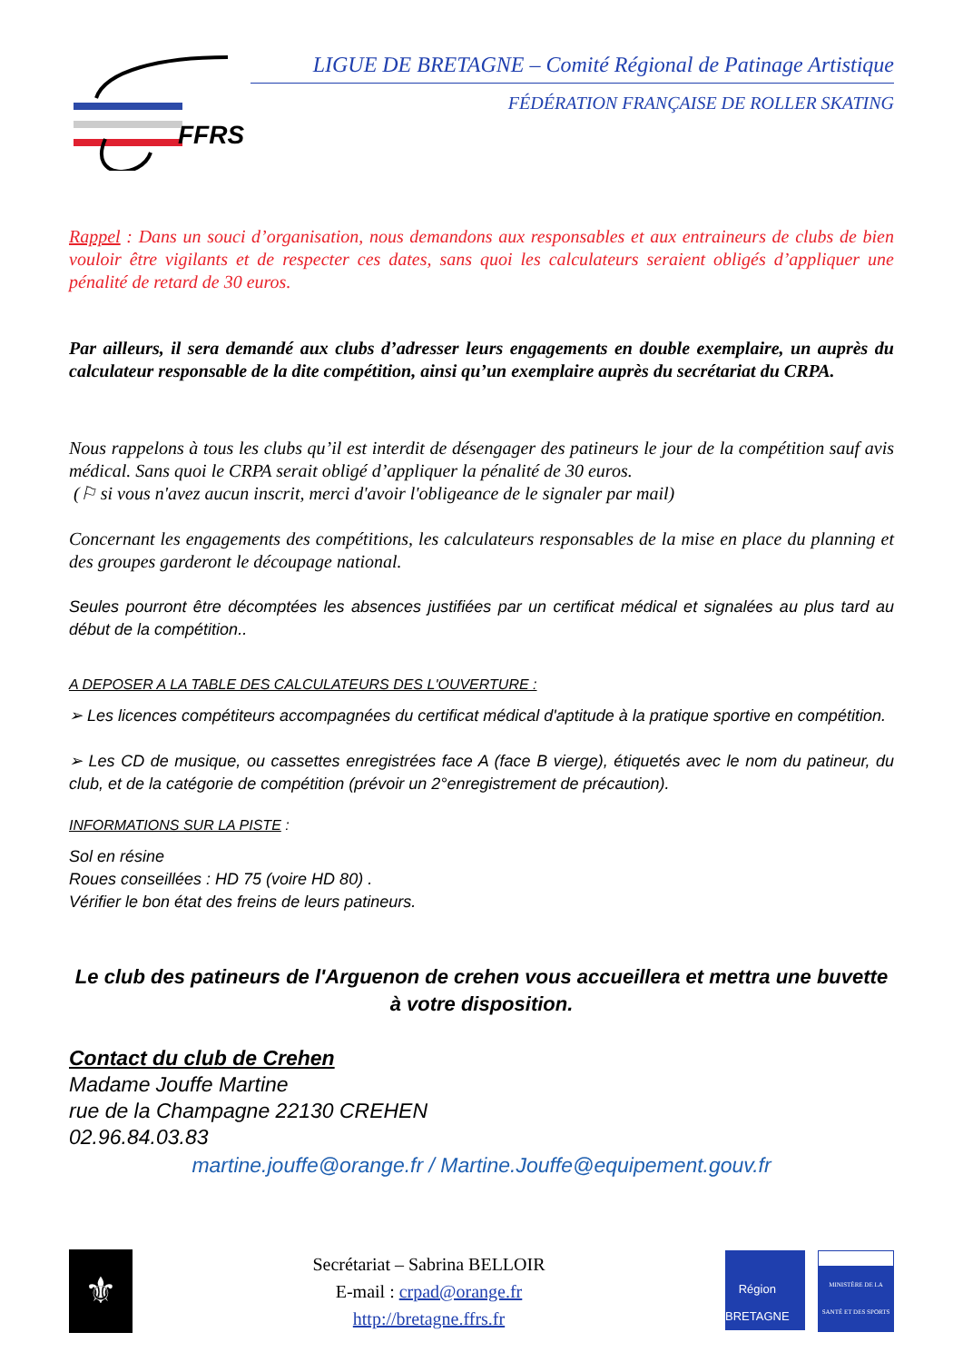FFRS
LIGUE DE BRETAGNE – Comité Régional de Patinage Artistique
FÉDÉRATION FRANÇAISE DE ROLLER SKATING
Rappel : Dans un souci d’organisation, nous demandons aux responsables et aux entraineurs de clubs de bien vouloir être vigilants et de respecter ces dates, sans quoi les calculateurs seraient obligés d’appliquer une pénalité de retard de 30 euros.
Par ailleurs, il sera demandé aux clubs d’adresser leurs engagements en double exemplaire, un auprès du calculateur responsable de la dite compétition, ainsi qu’un exemplaire auprès du secrétariat du CRPA.
Nous rappelons à tous les clubs qu’il est interdit de désengager des patineurs le jour de la compétition sauf avis médical. Sans quoi le CRPA serait obligé d’appliquer la pénalité de 30 euros.
(⚐ si vous n'avez aucun inscrit, merci d'avoir l'obligeance de le signaler par mail)
Concernant les engagements des compétitions, les calculateurs responsables de la mise en place du planning et des groupes garderont le découpage national.
Seules pourront être décomptées les absences justifiées par un certificat médical et signalées au plus tard au début de la compétition..
A DEPOSER A LA TABLE DES CALCULATEURS DES L'OUVERTURE :
➢ Les licences compétiteurs accompagnées du certificat médical d'aptitude à la pratique sportive en compétition.
➢ Les CD de musique, ou cassettes enregistrées face A (face B vierge), étiquetés avec le nom du patineur, du club, et de la catégorie de compétition (prévoir un 2°enregistrement de précaution).
INFORMATIONS SUR LA PISTE :
Sol en résine
Roues conseillées : HD 75 (voire HD 80) .
Vérifier le bon état des freins de leurs patineurs.
Le club des patineurs de l'Arguenon de crehen vous accueillera et mettra une buvette à votre disposition.
Contact du club de Crehen
Madame Jouffe Martine
rue de la Champagne 22130 CREHEN
02.96.84.03.83
martine.jouffe@orange.fr / Martine.Jouffe@equipement.gouv.fr
⚜
Secrétariat – Sabrina BELLOIR
E-mail : crpad@orange.fr
http://bretagne.ffrs.fr
Région
BRETAGNE
MINISTÈRE DE LA SANTÉ ET DES SPORTS